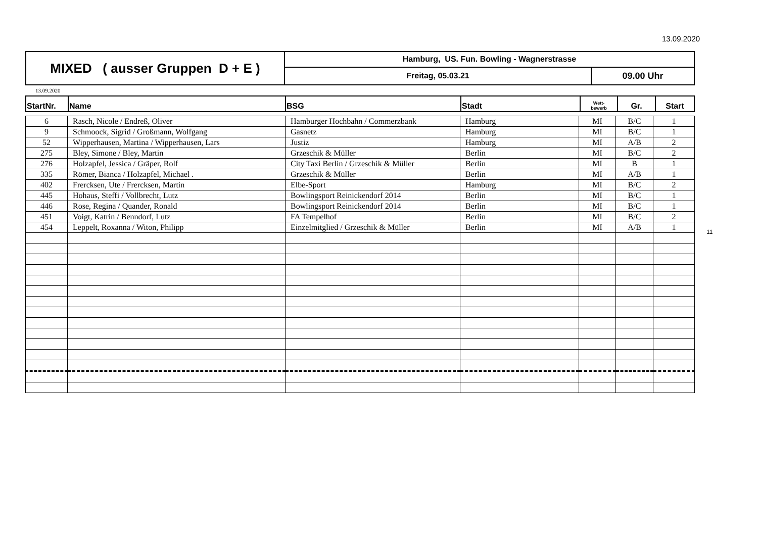13.09.2020
| MIXED ( ausser Gruppen D + E ) | Hamburg, US. Fun. Bowling - Wagnerstrasse | |
| | Freitag, 05.03.21 | 09.00 Uhr |
13.09.2020
| StartNr. | Name | BSG | Stadt | Wett- bewerb | Gr. | Start |
| 6 | Rasch, Nicole / Endreß, Oliver | Hamburger Hochbahn / Commerzbank | Hamburg | MI | B/C | 1 |
| 9 | Schmoock, Sigrid / Großmann, Wolfgang | Gasnetz | Hamburg | MI | B/C | 1 |
| 52 | Wipperhausen, Martina / Wipperhausen, Lars | Justiz | Hamburg | MI | A/B | 2 |
| 275 | Bley, Simone / Bley, Martin | Grzeschik & Müller | Berlin | MI | B/C | 2 |
| 276 | Holzapfel, Jessica / Gräper, Rolf | City Taxi Berlin / Grzeschik & Müller | Berlin | MI | B | 1 |
| 335 | Römer, Bianca / Holzapfel, Michael . | Grzeschik & Müller | Berlin | MI | A/B | 1 |
| 402 | Frercksen, Ute / Frercksen, Martin | Elbe-Sport | Hamburg | MI | B/C | 2 |
| 445 | Hohaus, Steffi / Vollbrecht, Lutz | Bowlingsport Reinickendorf 2014 | Berlin | MI | B/C | 1 |
| 446 | Rose, Regina / Quander, Ronald | Bowlingsport Reinickendorf 2014 | Berlin | MI | B/C | 1 |
| 451 | Voigt, Katrin / Benndorf, Lutz | FA Tempelhof | Berlin | MI | B/C | 2 |
| 454 | Leppelt, Roxanna / Witon, Philipp | Einzelmitglied / Grzeschik & Müller | Berlin | MI | A/B | 1 |
11